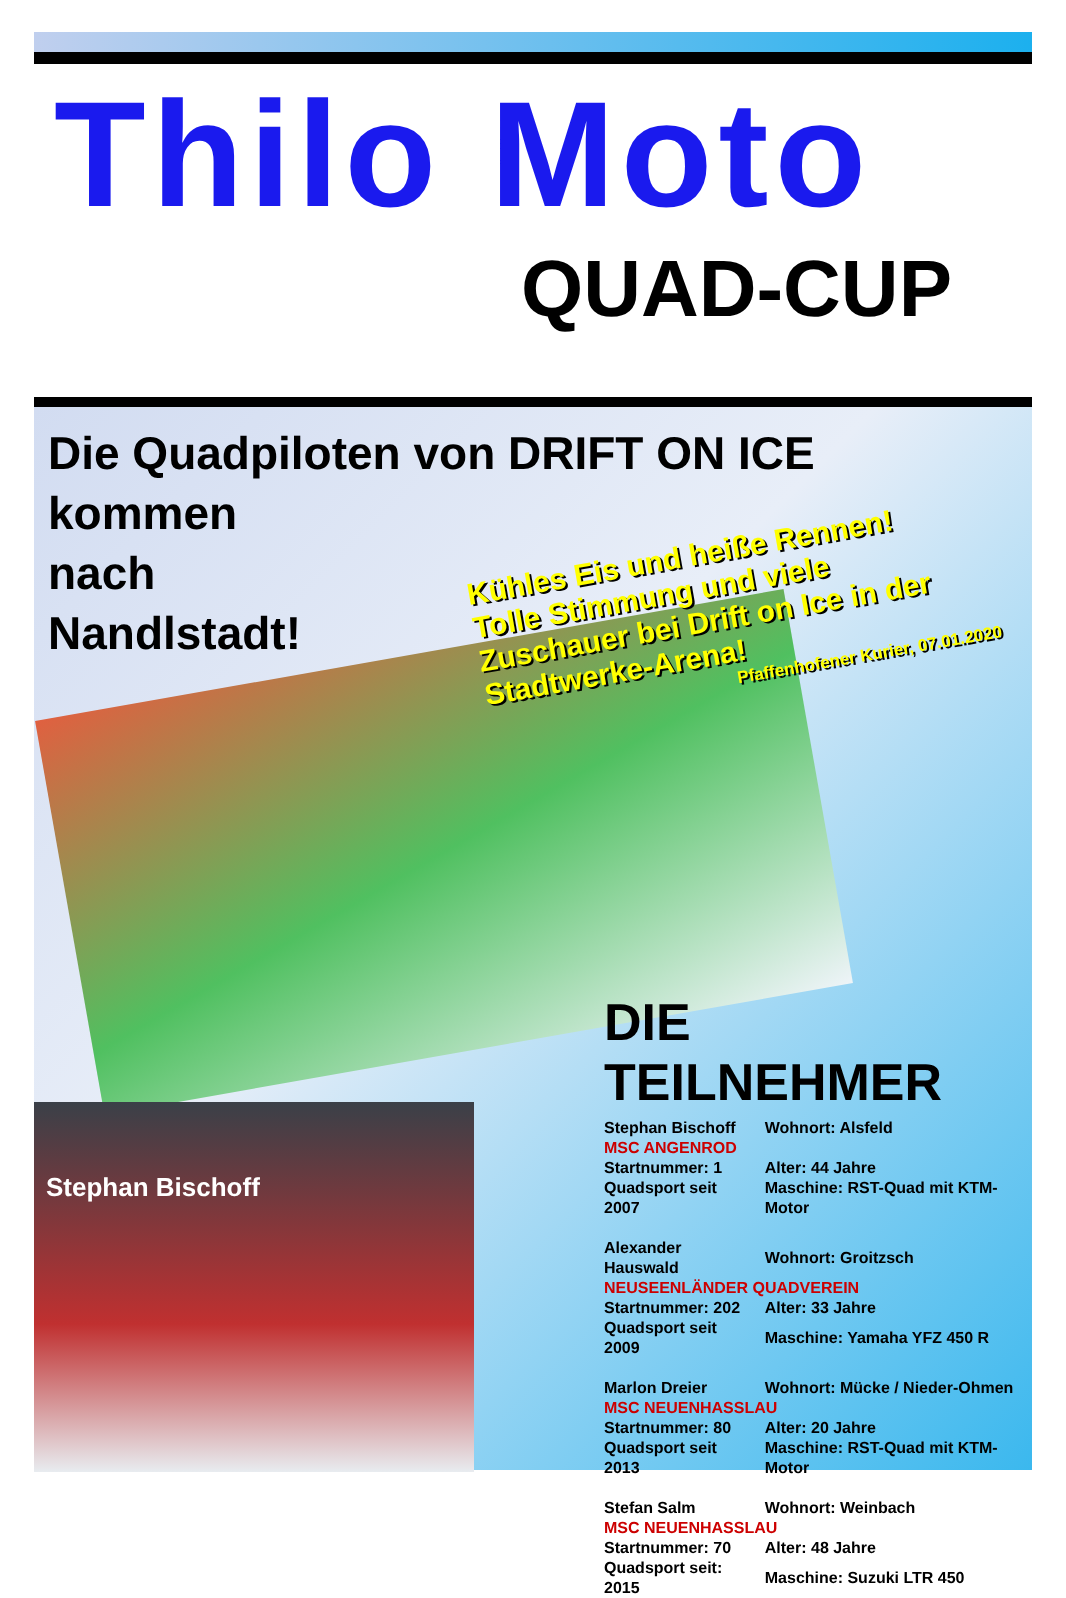Thilo Moto
QUAD-CUP
Die Quadpiloten von DRIFT ON ICE
kommen
nach
Nandlstadt!
Kühles Eis und heiße Rennen!
Tolle Stimmung und viele Zuschauer bei Drift on Ice in der Stadtwerke-Arena!
Pfaffenhofener Kurier, 07.01.2020
Stephan Bischoff
DIE TEILNEHMER
| Stephan Bischoff | Wohnort: Alsfeld |
| MSC ANGENROD | |
| Startnummer: 1 | Alter: 44 Jahre |
| Quadsport seit 2007 | Maschine: RST-Quad mit KTM-Motor |
| Alexander Hauswald | Wohnort: Groitzsch |
| NEUSEENLÄNDER QUADVEREIN | |
| Startnummer: 202 | Alter: 33 Jahre |
| Quadsport seit 2009 | Maschine: Yamaha YFZ 450 R |
| Marlon Dreier | Wohnort: Mücke / Nieder-Ohmen |
| MSC NEUENHASSLAU | |
| Startnummer: 80 | Alter: 20 Jahre |
| Quadsport seit 2013 | Maschine: RST-Quad mit KTM-Motor |
| Stefan Salm | Wohnort: Weinbach |
| MSC NEUENHASSLAU | |
| Startnummer: 70 | Alter: 48 Jahre |
| Quadsport seit: 2015 | Maschine: Suzuki LTR 450 |